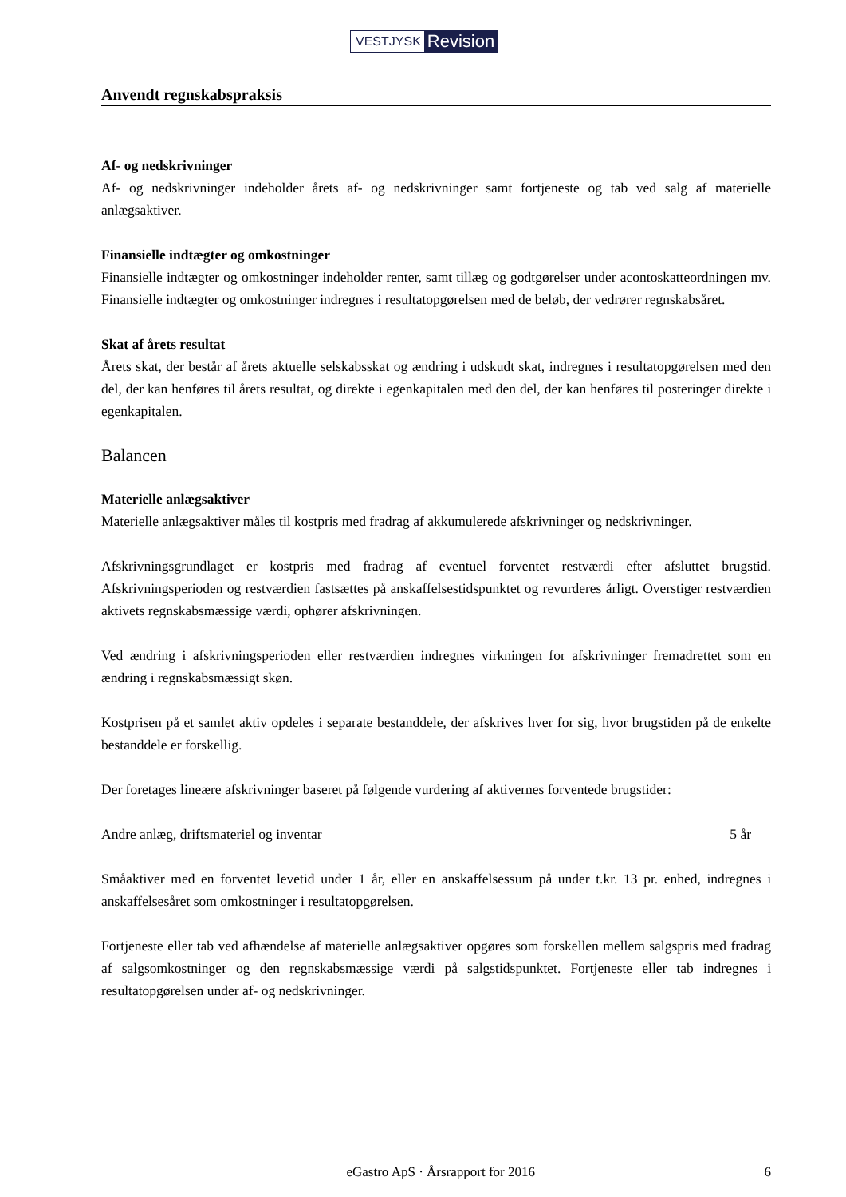VESTJYSK Revision
Anvendt regnskabspraksis
Af- og nedskrivninger
Af- og nedskrivninger indeholder årets af- og nedskrivninger samt fortjeneste og tab ved salg af materielle anlægsaktiver.
Finansielle indtægter og omkostninger
Finansielle indtægter og omkostninger indeholder renter, samt tillæg og godtgørelser under acontoskatteordningen mv. Finansielle indtægter og omkostninger indregnes i resultatopgørelsen med de beløb, der vedrører regnskabsåret.
Skat af årets resultat
Årets skat, der består af årets aktuelle selskabsskat og ændring i udskudt skat, indregnes i resultatopgørelsen med den del, der kan henføres til årets resultat, og direkte i egenkapitalen med den del, der kan henføres til posteringer direkte i egenkapitalen.
Balancen
Materielle anlægsaktiver
Materielle anlægsaktiver måles til kostpris med fradrag af akkumulerede afskrivninger og nedskrivninger.
Afskrivningsgrundlaget er kostpris med fradrag af eventuel forventet restværdi efter afsluttet brugstid. Afskrivningsperioden og restværdien fastsættes på anskaffelsestidspunktet og revurderes årligt. Overstiger restværdien aktivets regnskabsmæssige værdi, ophører afskrivningen.
Ved ændring i afskrivningsperioden eller restværdien indregnes virkningen for afskrivninger fremadrettet som en ændring i regnskabsmæssigt skøn.
Kostprisen på et samlet aktiv opdeles i separate bestanddele, der afskrives hver for sig, hvor brugstiden på de enkelte bestanddele er forskellig.
Der foretages lineære afskrivninger baseret på følgende vurdering af aktivernes forventede brugstider:
Andre anlæg, driftsmateriel og inventar 5 år
Småaktiver med en forventet levetid under 1 år, eller en anskaffelsessum på under t.kr. 13 pr. enhed, indregnes i anskaffelsesåret som omkostninger i resultatopgørelsen.
Fortjeneste eller tab ved afhændelse af materielle anlægsaktiver opgøres som forskellen mellem salgspris med fradrag af salgsomkostninger og den regnskabsmæssige værdi på salgstidspunktet. Fortjeneste eller tab indregnes i resultatopgørelsen under af- og nedskrivninger.
eGastro ApS · Årsrapport for 2016 6